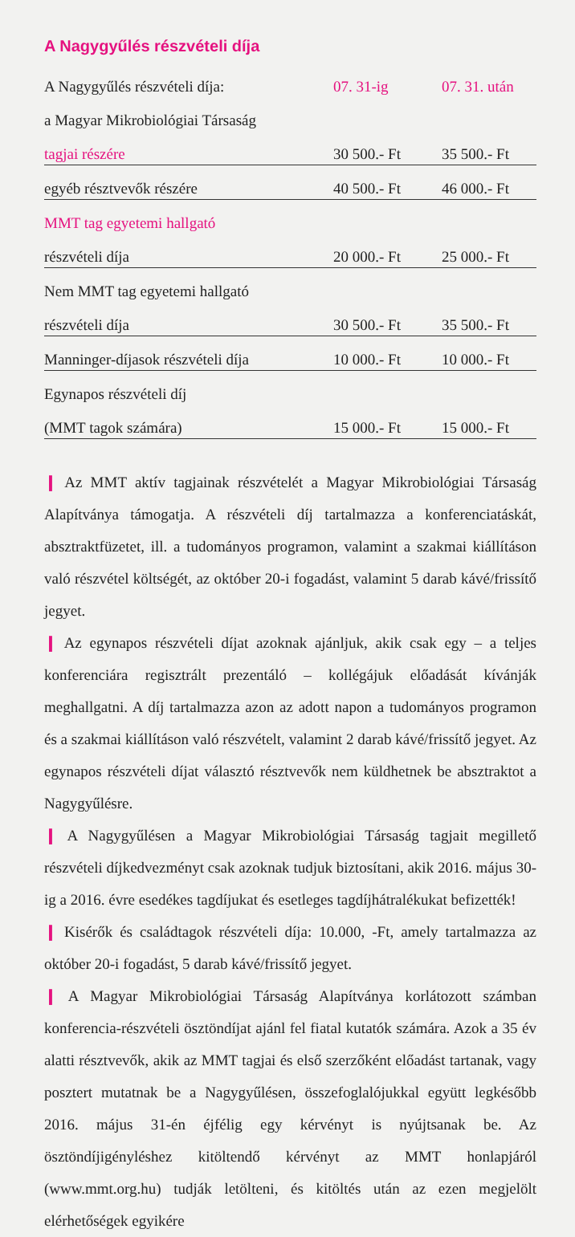A Nagygyűlés részvételi díja
| A Nagygyűlés részvételi díja: | 07. 31-ig | 07. 31. után |
| a Magyar Mikrobiológiai Társaság | | |
| tagjai részére | 30 500.- Ft | 35 500.- Ft |
| egyéb résztvevők részére | 40 500.- Ft | 46 000.- Ft |
| MMT tag egyetemi hallgató | | |
| részvételi díja | 20 000.- Ft | 25 000.- Ft |
| Nem MMT tag egyetemi hallgató | | |
| részvételi díja | 30 500.- Ft | 35 500.- Ft |
| Manninger-díjasok részvételi díja | 10 000.- Ft | 10 000.- Ft |
| Egynapos részvételi díj | | |
| (MMT tagok számára) | 15 000.- Ft | 15 000.- Ft |
❙ Az MMT aktív tagjainak részvételét a Magyar Mikrobiológiai Társaság Alapítványa támogatja. A részvételi díj tartalmazza a konferenciatáskát, absztraktfüzetet, ill. a tudományos programon, valamint a szakmai kiállításon való részvétel költségét, az október 20-i fogadást, valamint 5 darab kávé/frissítő jegyet.
❙ Az egynapos részvételi díjat azoknak ajánljuk, akik csak egy – a teljes konferenciára regisztrált prezentáló – kollégájuk előadását kívánják meghallgatni. A díj tartalmazza azon az adott napon a tudományos programon és a szakmai kiállításon való részvételt, valamint 2 darab kávé/frissítő jegyet. Az egynapos részvételi díjat választó résztvevők nem küldhetnek be absztraktot a Nagygyűlésre.
❙ A Nagygyűlésen a Magyar Mikrobiológiai Társaság tagjait megillető részvételi díjkedvezményt csak azoknak tudjuk biztosítani, akik 2016. május 30-ig a 2016. évre esedékes tagdíjukat és esetleges tagdíjhátralékukat befizették!
❙ Kisérők és családtagok részvételi díja: 10.000, -Ft, amely tartalmazza az október 20-i fogadást, 5 darab kávé/frissítő jegyet.
❙ A Magyar Mikrobiológiai Társaság Alapítványa korlátozott számban konferencia-részvételi ösztöndíjat ajánl fel fiatal kutatók számára. Azok a 35 év alatti résztvevők, akik az MMT tagjai és első szerzőként előadást tartanak, vagy posztert mutatnak be a Nagygyűlésen, összefoglalójukkal együtt legkésőbb 2016. május 31-én éjfélig egy kérvényt is nyújtsanak be. Az ösztöndíjigényléshez kitöltendő kérvényt az MMT honlapjáról (www.mmt.org.hu) tudják letölteni, és kitöltés után az ezen megjelölt elérhetőségek egyikére